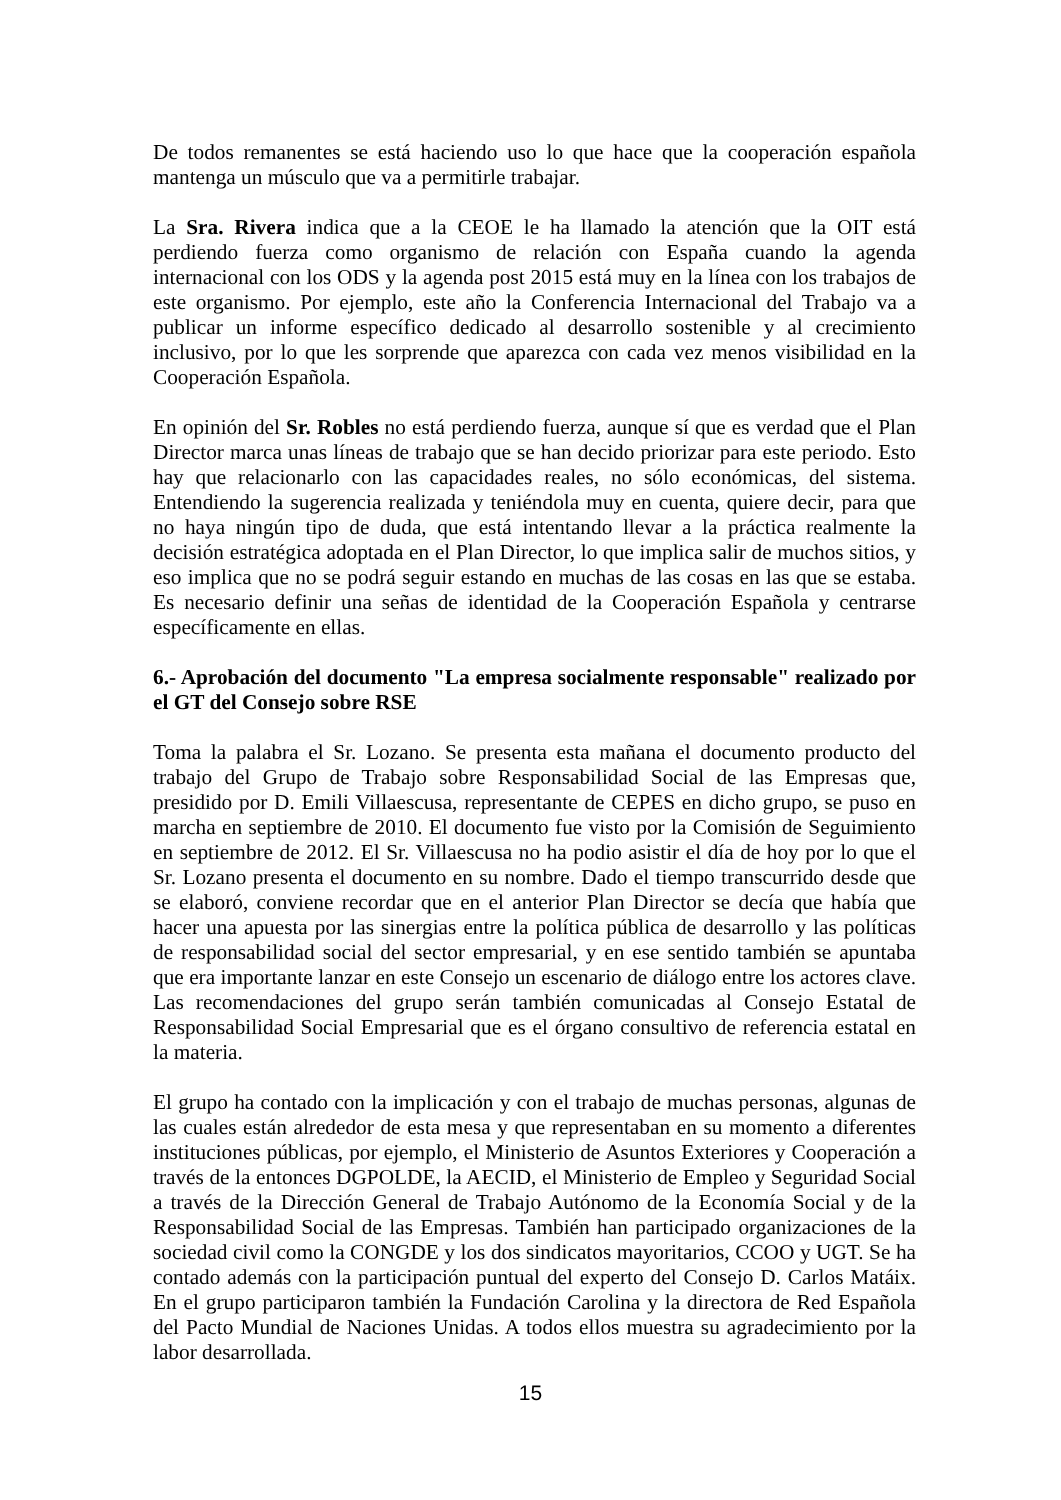De todos remanentes se está haciendo uso lo que hace que la cooperación española mantenga un músculo que va a permitirle trabajar.
La Sra. Rivera indica que a la CEOE le ha llamado la atención que la OIT está perdiendo fuerza como organismo de relación con España cuando la agenda internacional con los ODS y la agenda post 2015 está muy en la línea con los trabajos de este organismo. Por ejemplo, este año la Conferencia Internacional del Trabajo va a publicar un informe específico dedicado al desarrollo sostenible y al crecimiento inclusivo, por lo que les sorprende que aparezca con cada vez menos visibilidad en la Cooperación Española.
En opinión del Sr. Robles no está perdiendo fuerza, aunque sí que es verdad que el Plan Director marca unas líneas de trabajo que se han decido priorizar para este periodo. Esto hay que relacionarlo con las capacidades reales, no sólo económicas, del sistema. Entendiendo la sugerencia realizada y teniéndola muy en cuenta, quiere decir, para que no haya ningún tipo de duda, que está intentando llevar a la práctica realmente la decisión estratégica adoptada en el Plan Director, lo que implica salir de muchos sitios, y eso implica que no se podrá seguir estando en muchas de las cosas en las que se estaba. Es necesario definir una señas de identidad de la Cooperación Española y centrarse específicamente en ellas.
6.- Aprobación del documento "La empresa socialmente responsable" realizado por el GT del Consejo sobre RSE
Toma la palabra el Sr. Lozano. Se presenta esta mañana el documento producto del trabajo del Grupo de Trabajo sobre Responsabilidad Social de las Empresas que, presidido por D. Emili Villaescusa, representante de CEPES en dicho grupo, se puso en marcha en septiembre de 2010. El documento fue visto por la Comisión de Seguimiento en septiembre de 2012. El Sr. Villaescusa no ha podio asistir el día de hoy por lo que el Sr. Lozano presenta el documento en su nombre. Dado el tiempo transcurrido desde que se elaboró, conviene recordar que en el anterior Plan Director se decía que había que hacer una apuesta por las sinergias entre la política pública de desarrollo y las políticas de responsabilidad social del sector empresarial, y en ese sentido también se apuntaba que era importante lanzar en este Consejo un escenario de diálogo entre los actores clave. Las recomendaciones del grupo serán también comunicadas al Consejo Estatal de Responsabilidad Social Empresarial que es el órgano consultivo de referencia estatal en la materia.
El grupo ha contado con la implicación y con el trabajo de muchas personas, algunas de las cuales están alrededor de esta mesa y que representaban en su momento a diferentes instituciones públicas, por ejemplo, el Ministerio de Asuntos Exteriores y Cooperación a través de la entonces DGPOLDE, la AECID, el Ministerio de Empleo y Seguridad Social a través de la Dirección General de Trabajo Autónomo de la Economía Social y de la Responsabilidad Social de las Empresas. También han participado organizaciones de la sociedad civil como la CONGDE y los dos sindicatos mayoritarios, CCOO y UGT. Se ha contado además con la participación puntual del experto del Consejo D. Carlos Matáix. En el grupo participaron también la Fundación Carolina y la directora de Red Española del Pacto Mundial de Naciones Unidas. A todos ellos muestra su agradecimiento por la labor desarrollada.
15